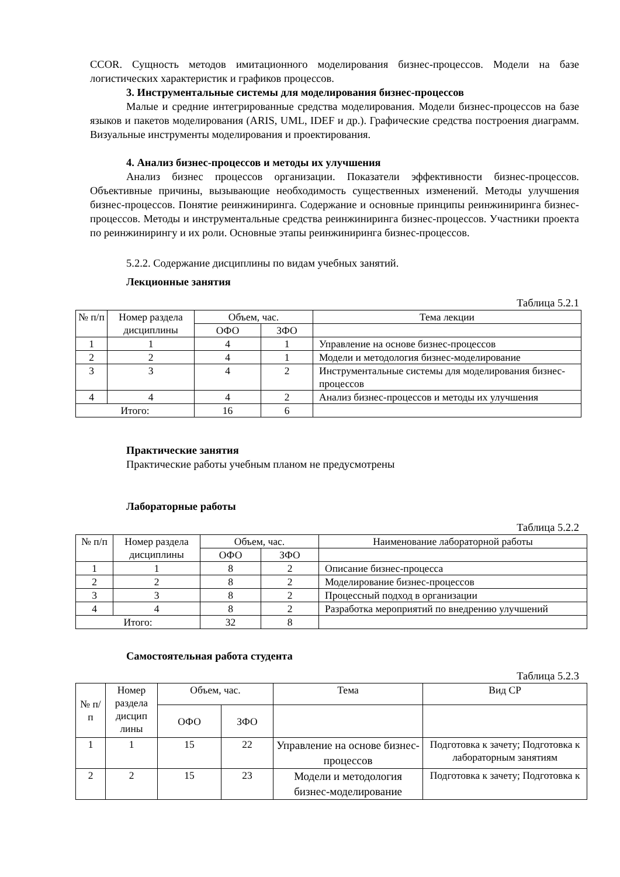CCOR. Сущность методов имитационного моделирования бизнес-процессов. Модели на базе логистических характеристик и графиков процессов.
3. Инструментальные системы для моделирования бизнес-процессов
Малые и средние интегрированные средства моделирования. Модели бизнес-процессов на базе языков и пакетов моделирования (ARIS, UML, IDEF и др.). Графические средства построения диаграмм. Визуальные инструменты моделирования и проектирования.
4. Анализ бизнес-процессов и методы их улучшения
Анализ бизнес процессов организации. Показатели эффективности бизнес-процессов. Объективные причины, вызывающие необходимость существенных изменений. Методы улучшения бизнес-процессов. Понятие реинжиниринга. Содержание и основные принципы реинжиниринга бизнес-процессов. Методы и инструментальные средства реинжиниринга бизнес-процессов. Участники проекта по реинжинирингу и их роли. Основные этапы реинжиниринга бизнес-процессов.
5.2.2. Содержание дисциплины по видам учебных занятий.
Лекционные занятия
Таблица 5.2.1
| № п/п | Номер раздела дисциплины | Объем, час. | | Тема лекции |
| --- | --- | --- | --- | --- |
| | | ОФО | ЗФО | |
| 1 | 1 | 4 | 1 | Управление на основе бизнес-процессов |
| 2 | 2 | 4 | 1 | Модели и методология бизнес-моделирование |
| 3 | 3 | 4 | 2 | Инструментальные системы для моделирования бизнес-процессов |
| 4 | 4 | 4 | 2 | Анализ бизнес-процессов и методы их улучшения |
| Итого: | | 16 | 6 | |
Практические занятия
Практические работы учебным планом не предусмотрены
Лабораторные работы
Таблица 5.2.2
| № п/п | Номер раздела дисциплины | Объем, час. | | Наименование лабораторной работы |
| --- | --- | --- | --- | --- |
| | | ОФО | ЗФО | |
| 1 | 1 | 8 | 2 | Описание бизнес-процесса |
| 2 | 2 | 8 | 2 | Моделирование бизнес-процессов |
| 3 | 3 | 8 | 2 | Процессный подход в организации |
| 4 | 4 | 8 | 2 | Разработка мероприятий по внедрению улучшений |
| Итого: | | 32 | 8 | |
Самостоятельная работа студента
Таблица 5.2.3
| № п/п | Номер раздела дисцип лины | Объем, час. | | Тема | Вид СР |
| --- | --- | --- | --- | --- | --- |
| | | ОФО | ЗФО | | |
| 1 | 1 | 15 | 22 | Управление на основе бизнес-процессов | Подготовка к зачету; Подготовка к лабораторным занятиям |
| 2 | 2 | 15 | 23 | Модели и методология бизнес-моделирование | Подготовка к зачету; Подготовка к |